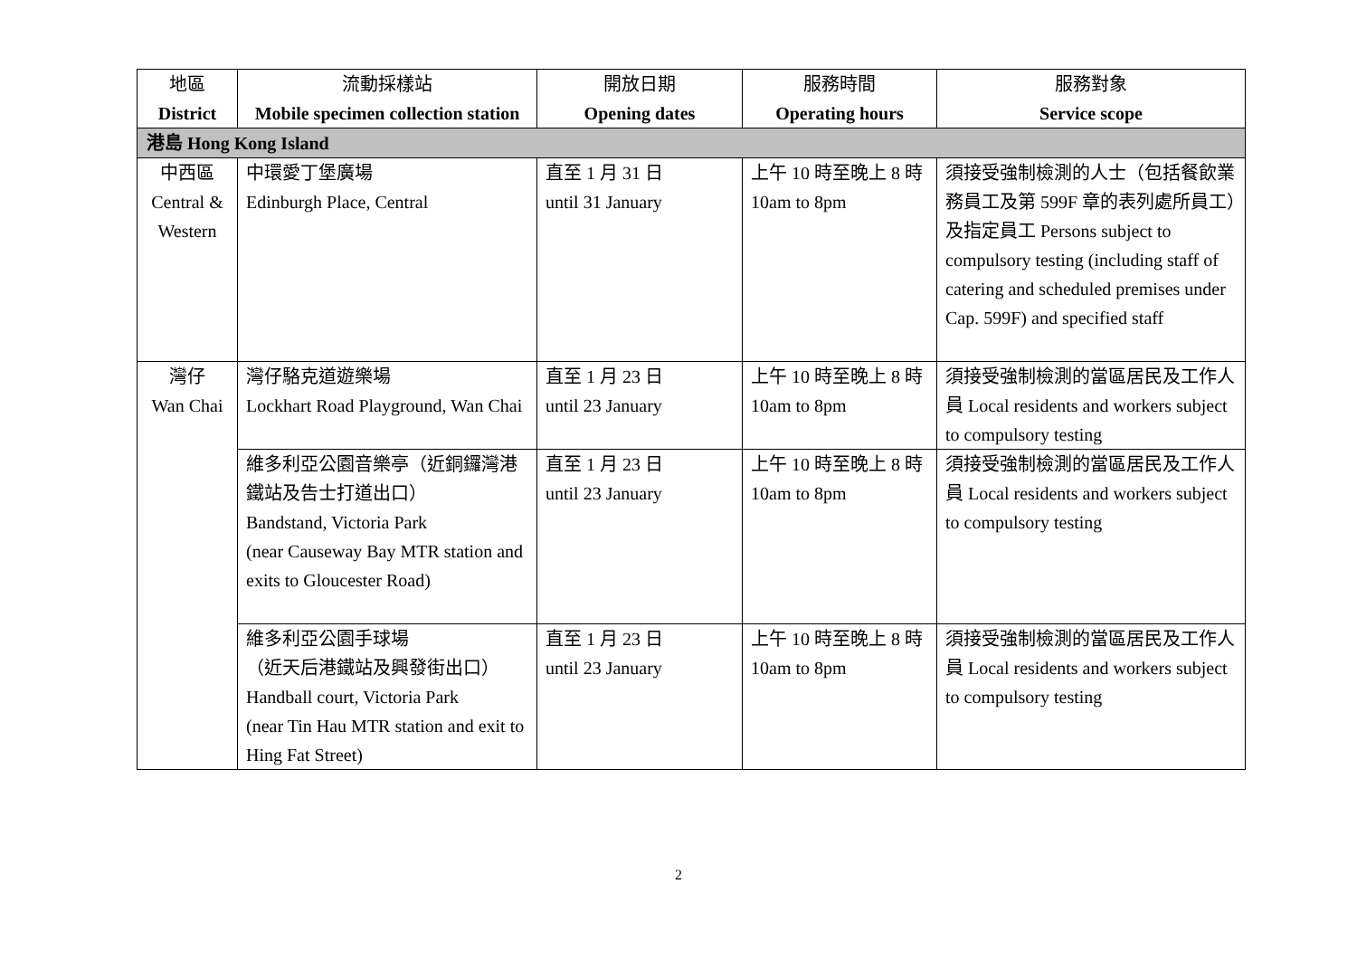| 地區 District | 流動採樣站 Mobile specimen collection station | 開放日期 Opening dates | 服務時間 Operating hours | 服務對象 Service scope |
| --- | --- | --- | --- | --- |
| 港島 Hong Kong Island | | | | |
| 中西區 Central & Western | 中環愛丁堡廣場 Edinburgh Place, Central | 直至 1 月 31 日 until 31 January | 上午 10 時至晚上 8 時 10am to 8pm | 須接受強制檢測的人士（包括餐飲業務員工及第 599F 章的表列處所員工）及指定員工 Persons subject to compulsory testing (including staff of catering and scheduled premises under Cap. 599F) and specified staff |
| 灣仔 Wan Chai | 灣仔駱克道遊樂場 Lockhart Road Playground, Wan Chai | 直至 1 月 23 日 until 23 January | 上午 10 時至晚上 8 時 10am to 8pm | 須接受強制檢測的當區居民及工作人員 Local residents and workers subject to compulsory testing |
| | 維多利亞公園音樂亭（近銅鑼灣港鐵站及告士打道出口） Bandstand, Victoria Park (near Causeway Bay MTR station and exits to Gloucester Road) | 直至 1 月 23 日 until 23 January | 上午 10 時至晚上 8 時 10am to 8pm | 須接受強制檢測的當區居民及工作人員 Local residents and workers subject to compulsory testing |
| | 維多利亞公園手球場 （近天后港鐵站及興發街出口） Handball court, Victoria Park (near Tin Hau MTR station and exit to Hing Fat Street) | 直至 1 月 23 日 until 23 January | 上午 10 時至晚上 8 時 10am to 8pm | 須接受強制檢測的當區居民及工作人員 Local residents and workers subject to compulsory testing |
2